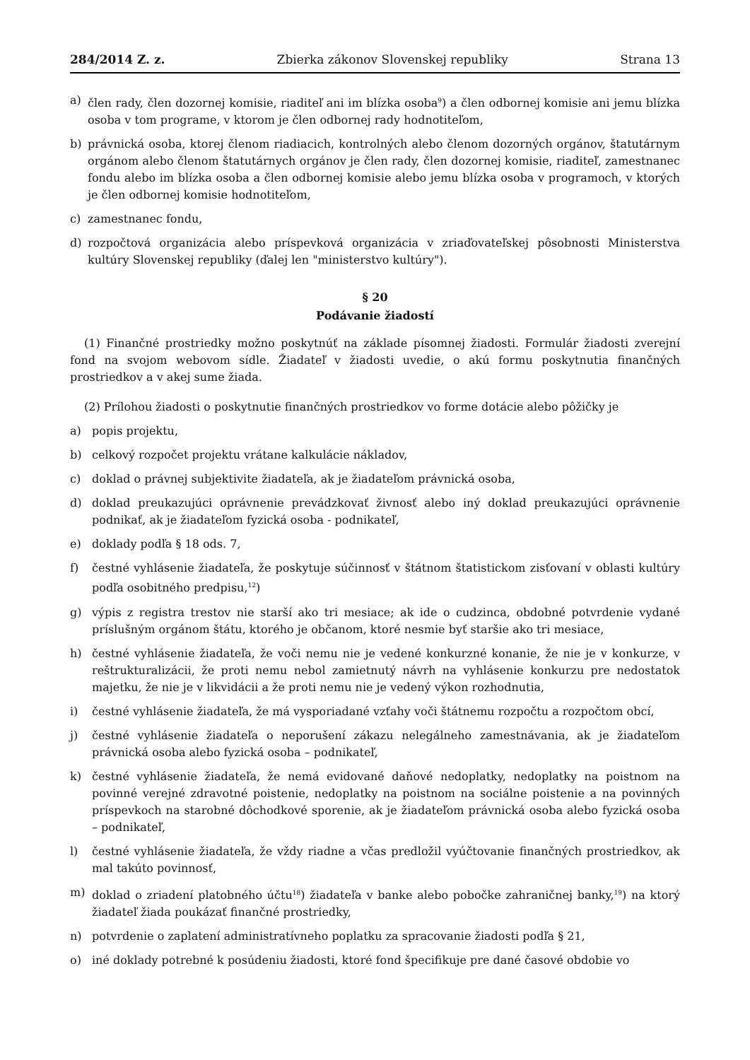284/2014 Z. z. Zbierka zákonov Slovenskej republiky Strana 13
a) člen rady, člen dozornej komisie, riaditeľ ani im blízka osoba<sup>9</sup>) a člen odbornej komisie ani jemu blízka osoba v tom programe, v ktorom je člen odbornej rady hodnotiteľom,
b) právnická osoba, ktorej členom riadiacich, kontrolných alebo členom dozorných orgánov, štatutárnym orgánom alebo členom štatutárnych orgánov je člen rady, člen dozornej komisie, riaditeľ, zamestnanec fondu alebo im blízka osoba a člen odbornej komisie alebo jemu blízka osoba v programoch, v ktorých je člen odbornej komisie hodnotiteľom,
c) zamestnanec fondu,
d) rozpočtová organizácia alebo príspevková organizácia v zriaďovateľskej pôsobnosti Ministerstva kultúry Slovenskej republiky (ďalej len "ministerstvo kultúry").
§ 20
Podávanie žiadostí
(1) Finančné prostriedky možno poskytnúť na základe písomnej žiadosti. Formulár žiadosti zverejní fond na svojom webovom sídle. Žiadateľ v žiadosti uvedie, o akú formu poskytnutia finančných prostriedkov a v akej sume žiada.
(2) Prílohou žiadosti o poskytnutie finančných prostriedkov vo forme dotácie alebo pôžičky je
a) popis projektu,
b) celkový rozpočet projektu vrátane kalkulácie nákladov,
c) doklad o právnej subjektivite žiadateľa, ak je žiadateľom právnická osoba,
d) doklad preukazujúci oprávnenie prevádzkovať živnosť alebo iný doklad preukazujúci oprávnenie podnikať, ak je žiadateľom fyzická osoba - podnikateľ,
e) doklady podľa § 18 ods. 7,
f) čestné vyhlásenie žiadateľa, že poskytuje súčinnosť v štátnom štatistickom zisťovaní v oblasti kultúry podľa osobitného predpisu,<sup>12</sup>)
g) výpis z registra trestov nie starší ako tri mesiace; ak ide o cudzinca, obdobné potvrdenie vydané príslušným orgánom štátu, ktorého je občanom, ktoré nesmie byť staršie ako tri mesiace,
h) čestné vyhlásenie žiadateľa, že voči nemu nie je vedené konkurzné konanie, že nie je v konkurze, v reštrukturalizácii, že proti nemu nebol zamietnutý návrh na vyhlásenie konkurzu pre nedostatok majetku, že nie je v likvidácii a že proti nemu nie je vedený výkon rozhodnutia,
i) čestné vyhlásenie žiadateľa, že má vysporiadané vzťahy voči štátnemu rozpočtu a rozpočtom obcí,
j) čestné vyhlásenie žiadateľa o neporušení zákazu nelegálneho zamestnávania, ak je žiadateľom právnická osoba alebo fyzická osoba – podnikateľ,
k) čestné vyhlásenie žiadateľa, že nemá evidované daňové nedoplatky, nedoplatky na poistnom na povinné verejné zdravotné poistenie, nedoplatky na poistnom na sociálne poistenie a na povinných príspevkoch na starobné dôchodkové sporenie, ak je žiadateľom právnická osoba alebo fyzická osoba – podnikateľ,
l) čestné vyhlásenie žiadateľa, že vždy riadne a včas predložil vyúčtovanie finančných prostriedkov, ak mal takúto povinnosť,
m) doklad o zriadení platobného účtu<sup>18</sup>) žiadateľa v banke alebo pobočke zahraničnej banky,<sup>19</sup>) na ktorý žiadateľ žiada poukázať finančné prostriedky,
n) potvrdenie o zaplatení administratívneho poplatku za spracovanie žiadosti podľa § 21,
o) iné doklady potrebné k posúdeniu žiadosti, ktoré fond špecifikuje pre dané časové obdobie vo